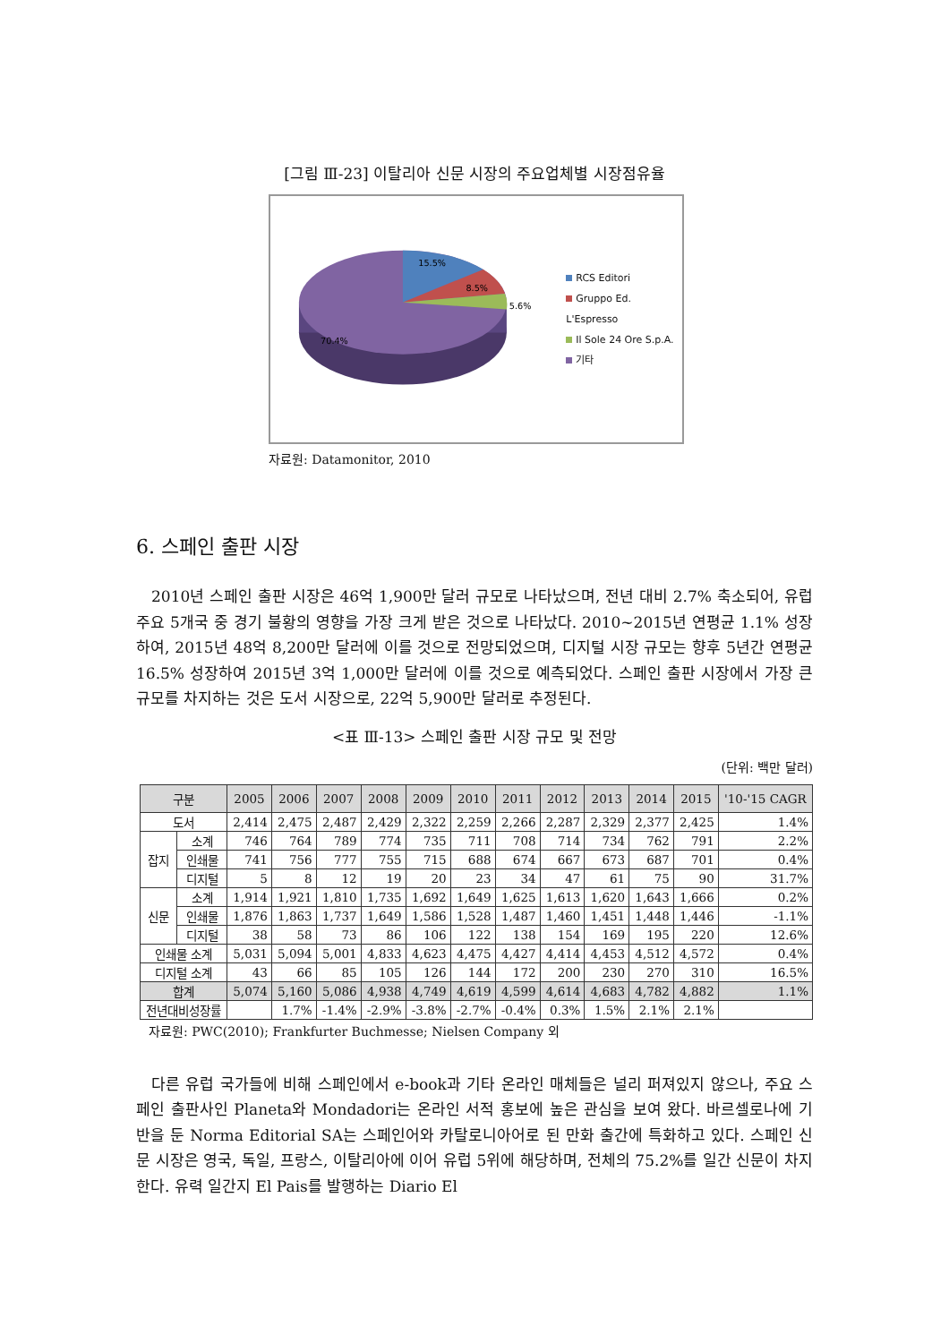[그림 Ⅲ-23] 이탈리아 신문 시장의 주요업체별 시장점유율
15.5%
8.5%
5.6%
70.4%
RCS Editori
Gruppo Ed. L'Espresso
Il Sole 24 Ore S.p.A.
기타
자료원: Datamonitor, 2010
6. 스페인 출판 시장
2010년 스페인 출판 시장은 46억 1,900만 달러 규모로 나타났으며, 전년 대비 2.7% 축소되어, 유럽 주요 5개국 중 경기 불황의 영향을 가장 크게 받은 것으로 나타났다. 2010~2015년 연평균 1.1% 성장하여, 2015년 48억 8,200만 달러에 이를 것으로 전망되었으며, 디지털 시장 규모는 향후 5년간 연평균 16.5% 성장하여 2015년 3억 1,000만 달러에 이를 것으로 예측되었다. 스페인 출판 시장에서 가장 큰 규모를 차지하는 것은 도서 시장으로, 22억 5,900만 달러로 추정된다.
<표 Ⅲ-13> 스페인 출판 시장 규모 및 전망
(단위: 백만 달러)
| 구분 | | 2005 | 2006 | 2007 | 2008 | 2009 | 2010 | 2011 | 2012 | 2013 | 2014 | 2015 | '10-'15 CAGR |
| --- | --- | --- | --- | --- | --- | --- | --- | --- | --- | --- | --- | --- | --- |
| 도서 | | 2,414 | 2,475 | 2,487 | 2,429 | 2,322 | 2,259 | 2,266 | 2,287 | 2,329 | 2,377 | 2,425 | 1.4% |
| 잡지 | 소계 | 746 | 764 | 789 | 774 | 735 | 711 | 708 | 714 | 734 | 762 | 791 | 2.2% |
| | 인쇄물 | 741 | 756 | 777 | 755 | 715 | 688 | 674 | 667 | 673 | 687 | 701 | 0.4% |
| | 디지털 | 5 | 8 | 12 | 19 | 20 | 23 | 34 | 47 | 61 | 75 | 90 | 31.7% |
| 신문 | 소계 | 1,914 | 1,921 | 1,810 | 1,735 | 1,692 | 1,649 | 1,625 | 1,613 | 1,620 | 1,643 | 1,666 | 0.2% |
| | 인쇄물 | 1,876 | 1,863 | 1,737 | 1,649 | 1,586 | 1,528 | 1,487 | 1,460 | 1,451 | 1,448 | 1,446 | -1.1% |
| | 디지털 | 38 | 58 | 73 | 86 | 106 | 122 | 138 | 154 | 169 | 195 | 220 | 12.6% |
| 인쇄물 소계 | | 5,031 | 5,094 | 5,001 | 4,833 | 4,623 | 4,475 | 4,427 | 4,414 | 4,453 | 4,512 | 4,572 | 0.4% |
| 디지털 소계 | | 43 | 66 | 85 | 105 | 126 | 144 | 172 | 200 | 230 | 270 | 310 | 16.5% |
| 합계 | | 5,074 | 5,160 | 5,086 | 4,938 | 4,749 | 4,619 | 4,599 | 4,614 | 4,683 | 4,782 | 4,882 | 1.1% |
| 전년대비성장률 | | | 1.7% | -1.4% | -2.9% | -3.8% | -2.7% | -0.4% | 0.3% | 1.5% | 2.1% | 2.1% | |
자료원: PWC(2010); Frankfurter Buchmesse; Nielsen Company 외
다른 유럽 국가들에 비해 스페인에서 e-book과 기타 온라인 매체들은 널리 퍼져있지 않으나, 주요 스페인 출판사인 Planeta와 Mondadori는 온라인 서적 홍보에 높은 관심을 보여 왔다. 바르셀로나에 기반을 둔 Norma Editorial SA는 스페인어와 카탈로니아어로 된 만화 출간에 특화하고 있다. 스페인 신문 시장은 영국, 독일, 프랑스, 이탈리아에 이어 유럽 5위에 해당하며, 전체의 75.2%를 일간 신문이 차지한다. 유력 일간지 El Pais를 발행하는 Diario El